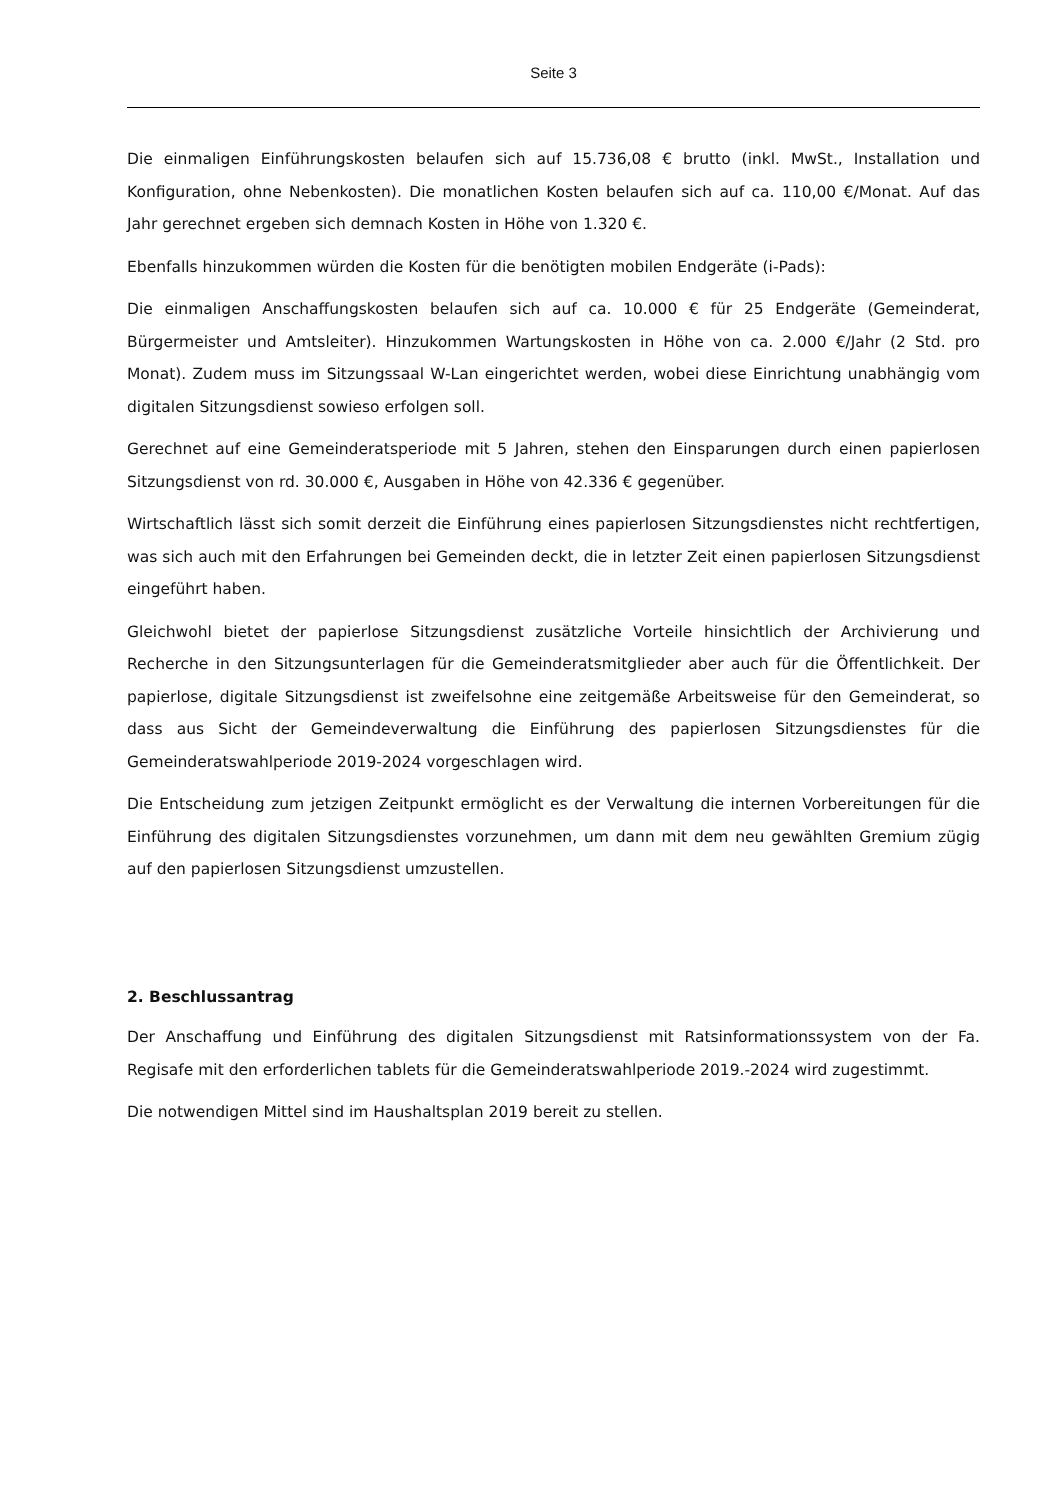Seite 3
Die einmaligen Einführungskosten belaufen sich auf 15.736,08 € brutto (inkl. MwSt., Installation und Konfiguration, ohne Nebenkosten). Die monatlichen Kosten belaufen sich auf ca. 110,00 €/Monat. Auf das Jahr gerechnet ergeben sich demnach Kosten in Höhe von 1.320 €.
Ebenfalls hinzukommen würden die Kosten für die benötigten mobilen Endgeräte (i-Pads):
Die einmaligen Anschaffungskosten belaufen sich auf ca. 10.000 € für 25 Endgeräte (Gemeinderat, Bürgermeister und Amtsleiter). Hinzukommen Wartungskosten in Höhe von ca. 2.000 €/Jahr (2 Std. pro Monat). Zudem muss im Sitzungssaal W-Lan eingerichtet werden, wobei diese Einrichtung unabhängig vom digitalen Sitzungsdienst sowieso erfolgen soll.
Gerechnet auf eine Gemeinderatsperiode mit 5 Jahren, stehen den Einsparungen durch einen papierlosen Sitzungsdienst von rd. 30.000 €, Ausgaben in Höhe von 42.336 € gegenüber.
Wirtschaftlich lässt sich somit derzeit die Einführung eines papierlosen Sitzungsdienstes nicht rechtfertigen, was sich auch mit den Erfahrungen bei Gemeinden deckt, die in letzter Zeit einen papierlosen Sitzungsdienst eingeführt haben.
Gleichwohl bietet der papierlose Sitzungsdienst zusätzliche Vorteile hinsichtlich der Archivierung und Recherche in den Sitzungsunterlagen für die Gemeinderatsmitglieder aber auch für die Öffentlichkeit. Der papierlose, digitale Sitzungsdienst ist zweifelsohne eine zeitgemäße Arbeitsweise für den Gemeinderat, so dass aus Sicht der Gemeindeverwaltung die Einführung des papierlosen Sitzungsdienstes für die Gemeinderatswahlperiode 2019-2024 vorgeschlagen wird.
Die Entscheidung zum jetzigen Zeitpunkt ermöglicht es der Verwaltung die internen Vorbereitungen für die Einführung des digitalen Sitzungsdienstes vorzunehmen, um dann mit dem neu gewählten Gremium zügig auf den papierlosen Sitzungsdienst umzustellen.
2. Beschlussantrag
Der Anschaffung und Einführung des digitalen Sitzungsdienst mit Ratsinformationssystem von der Fa. Regisafe mit den erforderlichen tablets für die Gemeinderatswahlperiode 2019.-2024 wird zugestimmt.
Die notwendigen Mittel sind im Haushaltsplan 2019 bereit zu stellen.